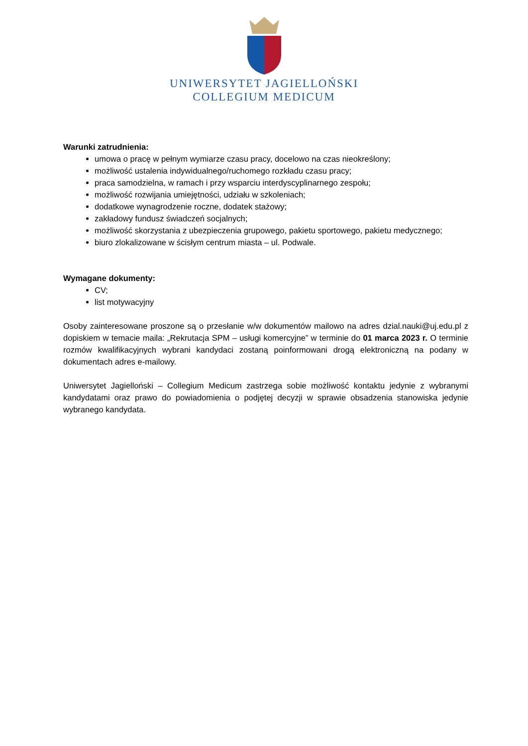UNIWERSYTET JAGIELLOŃSKI
COLLEGIUM MEDICUM
Warunki zatrudnienia:
umowa o pracę w pełnym wymiarze czasu pracy, docelowo na czas nieokreślony;
możliwość ustalenia indywidualnego/ruchomego rozkładu czasu pracy;
praca samodzielna, w ramach i przy wsparciu interdyscyplinarnego zespołu;
możliwość rozwijania umiejętności, udziału w szkoleniach;
dodatkowe wynagrodzenie roczne, dodatek stażowy;
zakładowy fundusz świadczeń socjalnych;
możliwość skorzystania z ubezpieczenia grupowego, pakietu sportowego, pakietu medycznego;
biuro zlokalizowane w ścisłym centrum miasta – ul. Podwale.
Wymagane dokumenty:
CV;
list motywacyjny
Osoby zainteresowane proszone są o przesłanie w/w dokumentów mailowo na adres dzial.nauki@uj.edu.pl z dopiskiem w temacie maila: „Rekrutacja SPM – usługi komercyjne” w terminie do 01 marca 2023 r. O terminie rozmów kwalifikacyjnych wybrani kandydaci zostaną poinformowani drogą elektroniczną na podany w dokumentach adres e-mailowy.
Uniwersytet Jagielloński – Collegium Medicum zastrzega sobie możliwość kontaktu jedynie z wybranymi kandydatami oraz prawo do powiadomienia o podjętej decyzji w sprawie obsadzenia stanowiska jedynie wybranego kandydata.